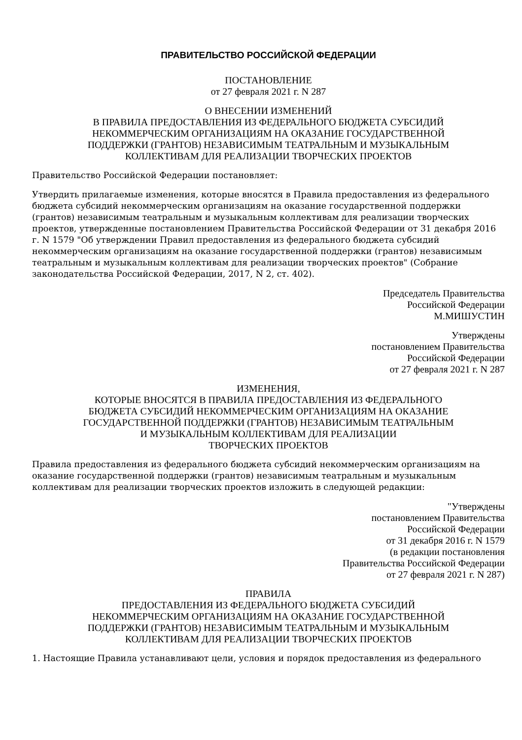ПРАВИТЕЛЬСТВО РОССИЙСКОЙ ФЕДЕРАЦИИ
ПОСТАНОВЛЕНИЕ
от 27 февраля 2021 г. N 287
О ВНЕСЕНИИ ИЗМЕНЕНИЙ
В ПРАВИЛА ПРЕДОСТАВЛЕНИЯ ИЗ ФЕДЕРАЛЬНОГО БЮДЖЕТА СУБСИДИЙ
НЕКОММЕРЧЕСКИМ ОРГАНИЗАЦИЯМ НА ОКАЗАНИЕ ГОСУДАРСТВЕННОЙ
ПОДДЕРЖКИ (ГРАНТОВ) НЕЗАВИСИМЫМ ТЕАТРАЛЬНЫМ И МУЗЫКАЛЬНЫМ
КОЛЛЕКТИВАМ ДЛЯ РЕАЛИЗАЦИИ ТВОРЧЕСКИХ ПРОЕКТОВ
Правительство Российской Федерации постановляет:
Утвердить прилагаемые изменения, которые вносятся в Правила предоставления из федерального бюджета субсидий некоммерческим организациям на оказание государственной поддержки (грантов) независимым театральным и музыкальным коллективам для реализации творческих проектов, утвержденные постановлением Правительства Российской Федерации от 31 декабря 2016 г. N 1579 "Об утверждении Правил предоставления из федерального бюджета субсидий некоммерческим организациям на оказание государственной поддержки (грантов) независимым театральным и музыкальным коллективам для реализации творческих проектов" (Собрание законодательства Российской Федерации, 2017, N 2, ст. 402).
Председатель Правительства
Российской Федерации
М.МИШУСТИН
Утверждены
постановлением Правительства
Российской Федерации
от 27 февраля 2021 г. N 287
ИЗМЕНЕНИЯ,
КОТОРЫЕ ВНОСЯТСЯ В ПРАВИЛА ПРЕДОСТАВЛЕНИЯ ИЗ ФЕДЕРАЛЬНОГО
БЮДЖЕТА СУБСИДИЙ НЕКОММЕРЧЕСКИМ ОРГАНИЗАЦИЯМ НА ОКАЗАНИЕ
ГОСУДАРСТВЕННОЙ ПОДДЕРЖКИ (ГРАНТОВ) НЕЗАВИСИМЫМ ТЕАТРАЛЬНЫМ
И МУЗЫКАЛЬНЫМ КОЛЛЕКТИВАМ ДЛЯ РЕАЛИЗАЦИИ
ТВОРЧЕСКИХ ПРОЕКТОВ
Правила предоставления из федерального бюджета субсидий некоммерческим организациям на оказание государственной поддержки (грантов) независимым театральным и музыкальным коллективам для реализации творческих проектов изложить в следующей редакции:
"Утверждены
постановлением Правительства
Российской Федерации
от 31 декабря 2016 г. N 1579
(в редакции постановления
Правительства Российской Федерации
от 27 февраля 2021 г. N 287)
ПРАВИЛА
ПРЕДОСТАВЛЕНИЯ ИЗ ФЕДЕРАЛЬНОГО БЮДЖЕТА СУБСИДИЙ
НЕКОММЕРЧЕСКИМ ОРГАНИЗАЦИЯМ НА ОКАЗАНИЕ ГОСУДАРСТВЕННОЙ
ПОДДЕРЖКИ (ГРАНТОВ) НЕЗАВИСИМЫМ ТЕАТРАЛЬНЫМ И МУЗЫКАЛЬНЫМ
КОЛЛЕКТИВАМ ДЛЯ РЕАЛИЗАЦИИ ТВОРЧЕСКИХ ПРОЕКТОВ
1. Настоящие Правила устанавливают цели, условия и порядок предоставления из федерального